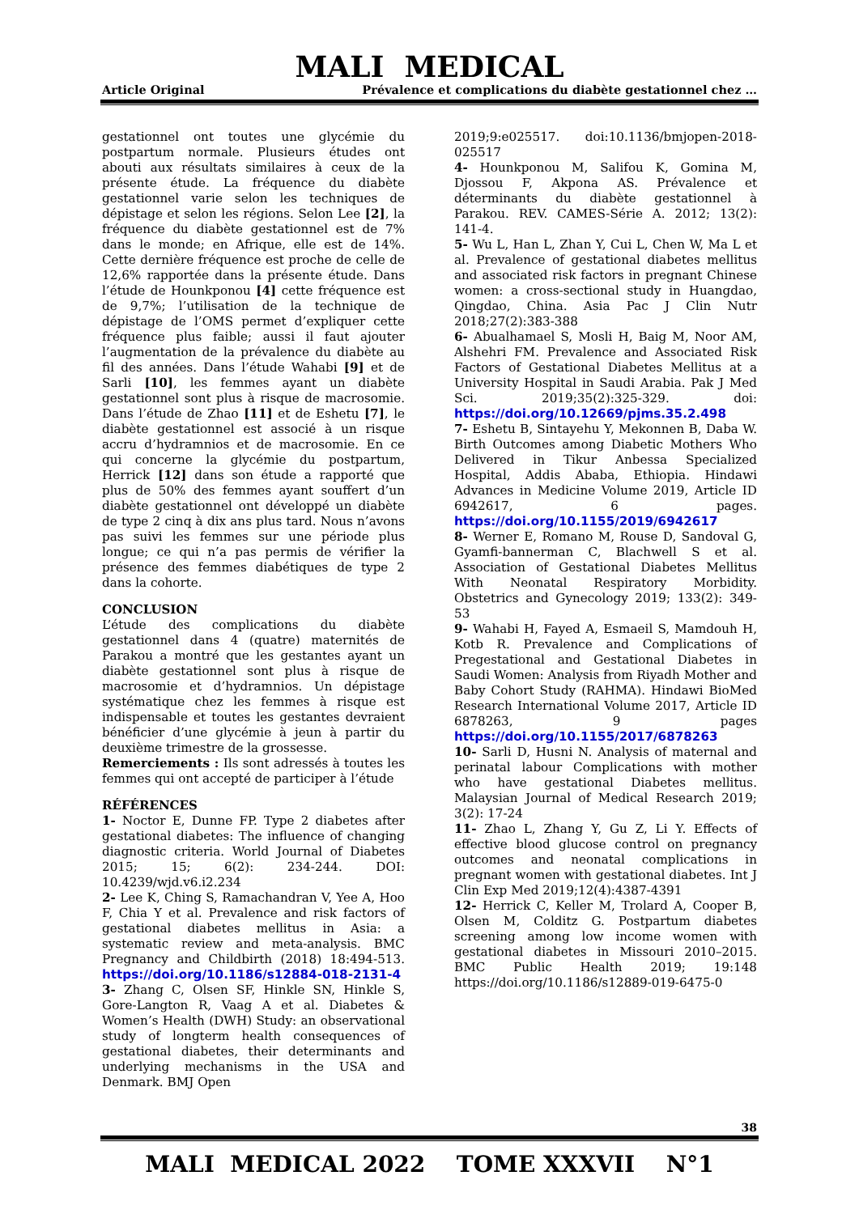MALI MEDICAL
Article Original Prévalence et complications du diabète gestationnel chez …
gestationnel ont toutes une glycémie du postpartum normale. Plusieurs études ont abouti aux résultats similaires à ceux de la présente étude. La fréquence du diabète gestationnel varie selon les techniques de dépistage et selon les régions. Selon Lee [2], la fréquence du diabète gestationnel est de 7% dans le monde; en Afrique, elle est de 14%. Cette dernière fréquence est proche de celle de 12,6% rapportée dans la présente étude. Dans l’étude de Hounkponou [4] cette fréquence est de 9,7%; l’utilisation de la technique de dépistage de l’OMS permet d’expliquer cette fréquence plus faible; aussi il faut ajouter l’augmentation de la prévalence du diabète au fil des années. Dans l’étude Wahabi [9] et de Sarli [10], les femmes ayant un diabète gestationnel sont plus à risque de macrosomie. Dans l’étude de Zhao [11] et de Eshetu [7], le diabète gestationnel est associé à un risque accru d’hydramnios et de macrosomie. En ce qui concerne la glycémie du postpartum, Herrick [12] dans son étude a rapporté que plus de 50% des femmes ayant souffert d’un diabète gestationnel ont développé un diabète de type 2 cinq à dix ans plus tard. Nous n’avons pas suivi les femmes sur une période plus longue; ce qui n’a pas permis de vérifier la présence des femmes diabétiques de type 2 dans la cohorte.
CONCLUSION
L’étude des complications du diabète gestationnel dans 4 (quatre) maternités de Parakou a montré que les gestantes ayant un diabète gestationnel sont plus à risque de macrosomie et d’hydramnios. Un dépistage systématique chez les femmes à risque est indispensable et toutes les gestantes devraient bénéficier d’une glycémie à jeun à partir du deuxième trimestre de la grossesse.
Remerciements : Ils sont adressés à toutes les femmes qui ont accepté de participer à l’étude
RÉFÉRENCES
1- Noctor E, Dunne FP. Type 2 diabetes after gestational diabetes: The influence of changing diagnostic criteria. World Journal of Diabetes 2015; 15; 6(2): 234-244. DOI: 10.4239/wjd.v6.i2.234
2- Lee K, Ching S, Ramachandran V, Yee A, Hoo F, Chia Y et al. Prevalence and risk factors of gestational diabetes mellitus in Asia: a systematic review and meta-analysis. BMC Pregnancy and Childbirth (2018) 18:494-513. https://doi.org/10.1186/s12884-018-2131-4
3- Zhang C, Olsen SF, Hinkle SN, Hinkle S, Gore-Langton R, Vaag A et al. Diabetes & Women’s Health (DWH) Study: an observational study of longterm health consequences of gestational diabetes, their determinants and underlying mechanisms in the USA and Denmark. BMJ Open
2019;9:e025517. doi:10.1136/bmjopen-2018-025517
4- Hounkponou M, Salifou K, Gomina M, Djossou F, Akpona AS. Prévalence et déterminants du diabète gestationnel à Parakou. REV. CAMES-Série A. 2012; 13(2): 141-4.
5- Wu L, Han L, Zhan Y, Cui L, Chen W, Ma L et al. Prevalence of gestational diabetes mellitus and associated risk factors in pregnant Chinese women: a cross-sectional study in Huangdao, Qingdao, China. Asia Pac J Clin Nutr 2018;27(2):383-388
6- Abualhamael S, Mosli H, Baig M, Noor AM, Alshehri FM. Prevalence and Associated Risk Factors of Gestational Diabetes Mellitus at a University Hospital in Saudi Arabia. Pak J Med Sci. 2019;35(2):325-329. doi: https://doi.org/10.12669/pjms.35.2.498
7- Eshetu B, Sintayehu Y, Mekonnen B, Daba W. Birth Outcomes among Diabetic Mothers Who Delivered in Tikur Anbessa Specialized Hospital, Addis Ababa, Ethiopia. Hindawi Advances in Medicine Volume 2019, Article ID 6942617, 6 pages. https://doi.org/10.1155/2019/6942617
8- Werner E, Romano M, Rouse D, Sandoval G, Gyamfi-bannerman C, Blachwell S et al. Association of Gestational Diabetes Mellitus With Neonatal Respiratory Morbidity. Obstetrics and Gynecology 2019; 133(2): 349-53
9- Wahabi H, Fayed A, Esmaeil S, Mamdouh H, Kotb R. Prevalence and Complications of Pregestational and Gestational Diabetes in Saudi Women: Analysis from Riyadh Mother and Baby Cohort Study (RAHMA). Hindawi BioMed Research International Volume 2017, Article ID 6878263, 9 pages https://doi.org/10.1155/2017/6878263
10- Sarli D, Husni N. Analysis of maternal and perinatal labour Complications with mother who have gestational Diabetes mellitus. Malaysian Journal of Medical Research 2019; 3(2): 17-24
11- Zhao L, Zhang Y, Gu Z, Li Y. Effects of effective blood glucose control on pregnancy outcomes and neonatal complications in pregnant women with gestational diabetes. Int J Clin Exp Med 2019;12(4):4387-4391
12- Herrick C, Keller M, Trolard A, Cooper B, Olsen M, Colditz G. Postpartum diabetes screening among low income women with gestational diabetes in Missouri 2010–2015. BMC Public Health 2019; 19:148 https://doi.org/10.1186/s12889-019-6475-0
38
MALI MEDICAL 2022 TOME XXXVII N°1